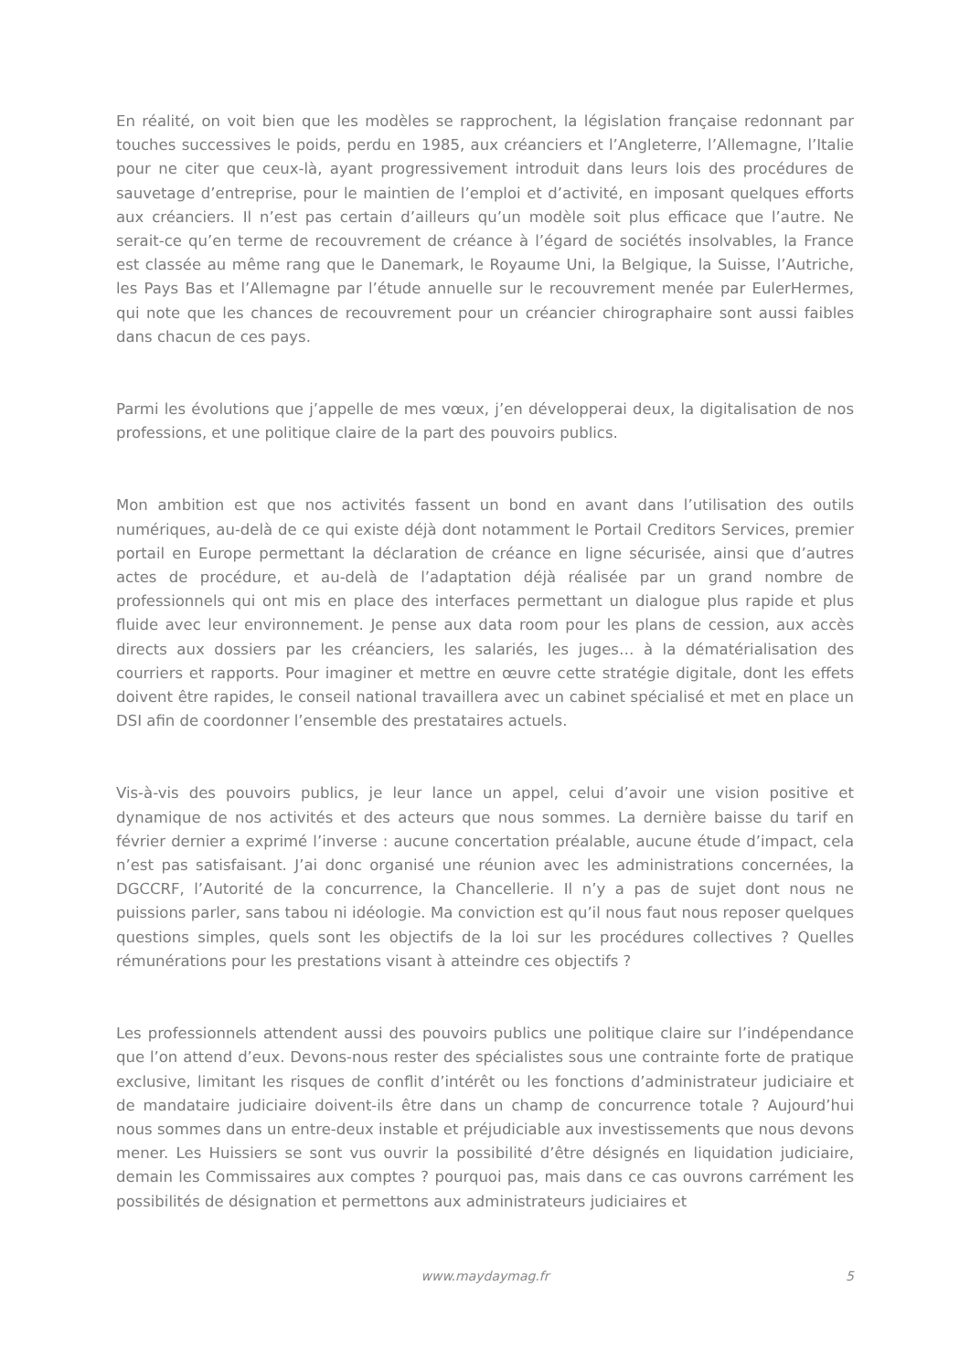En réalité, on voit bien que les modèles se rapprochent, la législation française redonnant par touches successives le poids, perdu en 1985, aux créanciers et l’Angleterre, l’Allemagne, l’Italie pour ne citer que ceux-là, ayant progressivement introduit dans leurs lois des procédures de sauvetage d’entreprise, pour le maintien de l’emploi et d’activité, en imposant quelques efforts aux créanciers. Il n’est pas certain d’ailleurs qu’un modèle soit plus efficace que l’autre. Ne serait-ce qu’en terme de recouvrement de créance à l’égard de sociétés insolvables, la France est classée au même rang que le Danemark, le Royaume Uni, la Belgique, la Suisse, l’Autriche, les Pays Bas et l’Allemagne par l’étude annuelle sur le recouvrement menée par EulerHermes, qui note que les chances de recouvrement pour un créancier chirographaire sont aussi faibles dans chacun de ces pays.
Parmi les évolutions que j’appelle de mes vœux, j’en développerai deux, la digitalisation de nos professions, et une politique claire de la part des pouvoirs publics.
Mon ambition est que nos activités fassent un bond en avant dans l’utilisation des outils numériques, au-delà de ce qui existe déjà dont notamment le Portail Creditors Services, premier portail en Europe permettant la déclaration de créance en ligne sécurisée, ainsi que d’autres actes de procédure, et au-delà de l’adaptation déjà réalisée par un grand nombre de professionnels qui ont mis en place des interfaces permettant un dialogue plus rapide et plus fluide avec leur environnement. Je pense aux data room pour les plans de cession, aux accès directs aux dossiers par les créanciers, les salariés, les juges… à la dématérialisation des courriers et rapports. Pour imaginer et mettre en œuvre cette stratégie digitale, dont les effets doivent être rapides, le conseil national travaillera avec un cabinet spécialisé et met en place un DSI afin de coordonner l’ensemble des prestataires actuels.
Vis-à-vis des pouvoirs publics, je leur lance un appel, celui d’avoir une vision positive et dynamique de nos activités et des acteurs que nous sommes. La dernière baisse du tarif en février dernier a exprimé l’inverse : aucune concertation préalable, aucune étude d’impact, cela n’est pas satisfaisant. J’ai donc organisé une réunion avec les administrations concernées, la DGCCRF, l’Autorité de la concurrence, la Chancellerie. Il n’y a pas de sujet dont nous ne puissions parler, sans tabou ni idéologie. Ma conviction est qu’il nous faut nous reposer quelques questions simples, quels sont les objectifs de la loi sur les procédures collectives ? Quelles rémunérations pour les prestations visant à atteindre ces objectifs ?
Les professionnels attendent aussi des pouvoirs publics une politique claire sur l’indépendance que l’on attend d’eux. Devons-nous rester des spécialistes sous une contrainte forte de pratique exclusive, limitant les risques de conflit d’intérêt ou les fonctions d’administrateur judiciaire et de mandataire judiciaire doivent-ils être dans un champ de concurrence totale ? Aujourd’hui nous sommes dans un entre-deux instable et préjudiciable aux investissements que nous devons mener. Les Huissiers se sont vus ouvrir la possibilité d’être désignés en liquidation judiciaire, demain les Commissaires aux comptes ? pourquoi pas, mais dans ce cas ouvrons carrément les possibilités de désignation et permettons aux administrateurs judiciaires et
www.maydaymag.fr
5